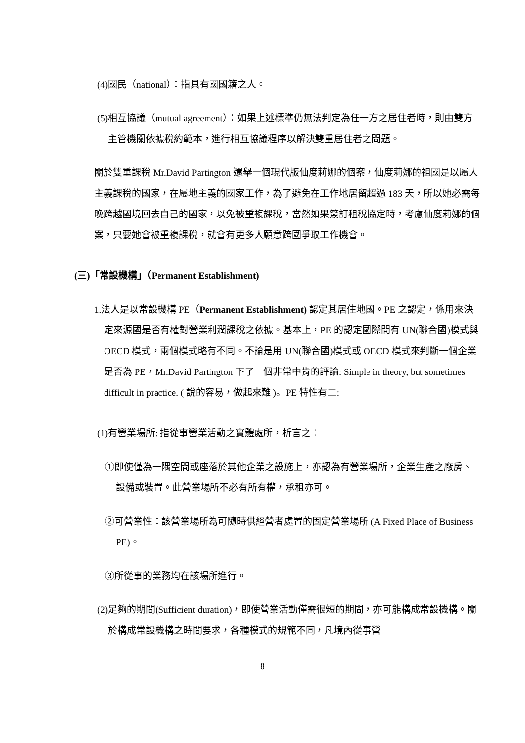(4)國民（national）：指具有國國籍之人。
(5)相互協議（mutual agreement）：如果上述標準仍無法判定為任一方之居住者時，則由雙方主管機關依據稅約範本，進行相互協議程序以解決雙重居住者之問題。
關於雙重課稅 Mr.David Partington 還舉一個現代版仙度莉娜的個案，仙度莉娜的祖國是以屬人主義課稅的國家，在屬地主義的國家工作，為了避免在工作地居留超過 183 天，所以她必需每晚跨越國境回去自己的國家，以免被重複課稅，當然如果簽訂租稅協定時，考慮仙度莉娜的個案，只要她會被重複課稅，就會有更多人願意跨國爭取工作機會。
(三)「常設機構」（Permanent Establishment)
1.法人是以常設機構 PE（Permanent Establishment) 認定其居住地國。PE 之認定，係用來決定來源國是否有權對營業利潤課稅之依據。基本上，PE 的認定國際間有 UN(聯合國)模式與 OECD 模式，兩個模式略有不同。不論是用 UN(聯合國)模式或 OECD 模式來判斷一個企業是否為 PE，Mr.David Partington 下了一個非常中肯的評論: Simple in theory, but sometimes difficult in practice. ( 說的容易，做起來難 )。PE 特性有二:
(1)有營業場所: 指從事營業活動之實體處所，析言之：
①即使僅為一隅空間或座落於其他企業之設施上，亦認為有營業場所，企業生產之廠房、設備或裝置。此營業場所不必有所有權，承租亦可。
②可營業性：該營業場所為可隨時供經營者處置的固定營業場所 (A Fixed Place of Business PE)。
③所從事的業務均在該場所進行。
(2)足夠的期間(Sufficient duration)，即使營業活動僅需很短的期間，亦可能構成常設機構。關於構成常設機構之時間要求，各種模式的規範不同，凡境內從事營
8